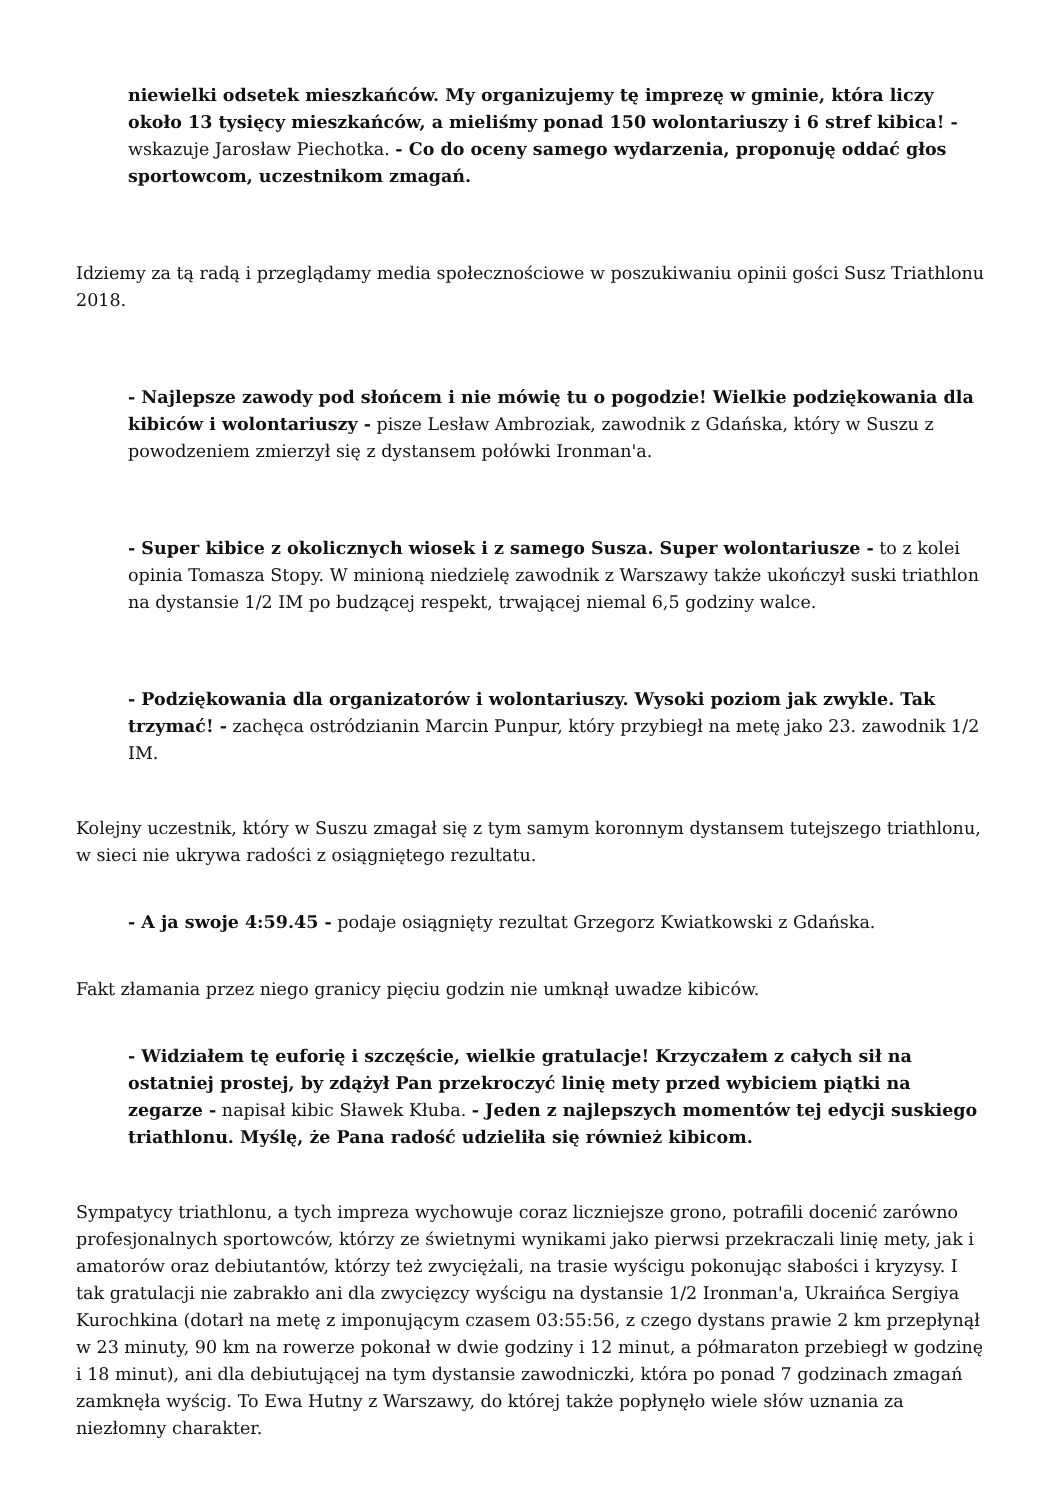niewielki odsetek mieszkańców. My organizujemy tę imprezę w gminie, która liczy około 13 tysięcy mieszkańców, a mieliśmy ponad 150 wolontariuszy i 6 stref kibica! - wskazuje Jarosław Piechotka. - Co do oceny samego wydarzenia, proponuję oddać głos sportowcom, uczestnikom zmagań.
Idziemy za tą radą i przeglądamy media społecznościowe w poszukiwaniu opinii gości Susz Triathlonu 2018.
- Najlepsze zawody pod słońcem i nie mówię tu o pogodzie! Wielkie podziękowania dla kibiców i wolontariuszy - pisze Lesław Ambroziak, zawodnik z Gdańska, który w Suszu z powodzeniem zmierzył się z dystansem połówki Ironman'a.
- Super kibice z okolicznych wiosek i z samego Susza. Super wolontariusze - to z kolei opinia Tomasza Stopy. W minioną niedzielę zawodnik z Warszawy także ukończył suski triathlon na dystansie 1/2 IM po budzącej respekt, trwającej niemal 6,5 godziny walce.
- Podziękowania dla organizatorów i wolontariuszy. Wysoki poziom jak zwykle. Tak trzymać! - zachęca ostródzianin Marcin Punpur, który przybiegł na metę jako 23. zawodnik 1/2 IM.
Kolejny uczestnik, który w Suszu zmagał się z tym samym koronnym dystansem tutejszego triathlonu, w sieci nie ukrywa radości z osiągniętego rezultatu.
- A ja swoje 4:59.45 - podaje osiągnięty rezultat Grzegorz Kwiatkowski z Gdańska.
Fakt złamania przez niego granicy pięciu godzin nie umknął uwadze kibiców.
- Widziałem tę euforię i szczęście, wielkie gratulacje! Krzyczałem z całych sił na ostatniej prostej, by zdążył Pan przekroczyć linię mety przed wybiciem piątki na zegarze - napisał kibic Sławek Kłuba. - Jeden z najlepszych momentów tej edycji suskiego triathlonu. Myślę, że Pana radość udzieliła się również kibicom.
Sympatycy triathlonu, a tych impreza wychowuje coraz liczniejsze grono, potrafili docenić zarówno profesjonalnych sportowców, którzy ze świetnymi wynikami jako pierwsi przekraczali linię mety, jak i amatorów oraz debiutantów, którzy też zwyciężali, na trasie wyścigu pokonując słabości i kryzysy. I tak gratulacji nie zabrakło ani dla zwycięzcy wyścigu na dystansie 1/2 Ironman'a, Ukraińca Sergiya Kurochkina (dotarł na metę z imponującym czasem 03:55:56, z czego dystans prawie 2 km przepłynął w 23 minuty, 90 km na rowerze pokonał w dwie godziny i 12 minut, a półmaraton przebiegł w godzinę i 18 minut), ani dla debiutującej na tym dystansie zawodniczki, która po ponad 7 godzinach zmagań zamknęła wyścig. To Ewa Hutny z Warszawy, do której także popłynęło wiele słów uznania za niezłomny charakter.